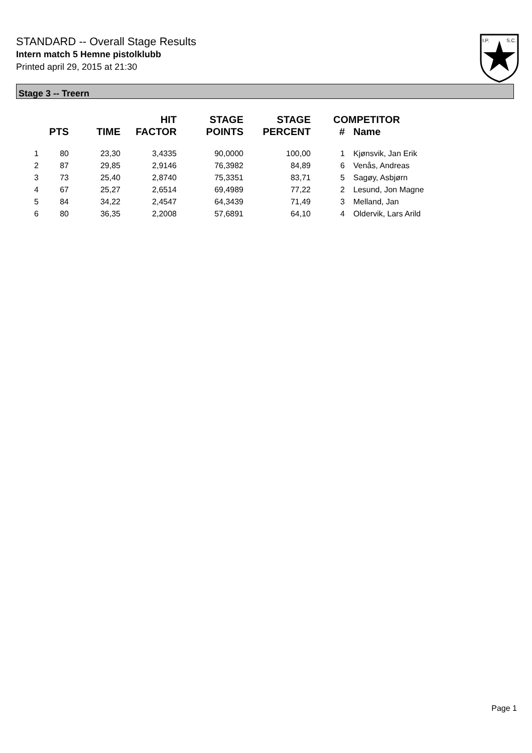STANDARD -- Overall Stage Results
Intern match 5 Hemne pistolklubb
Printed april 29, 2015 at 21:30
I.P.
S.C.
Stage 3 -- Treern
| | PTS | TIME | HIT FACTOR | STAGE POINTS | STAGE PERCENT | # | COMPETITOR Name |
| --- | --- | --- | --- | --- | --- | --- | --- |
| 1 | 80 | 23,30 | 3,4335 | 90,0000 | 100,00 | 1 | Kjønsvik, Jan Erik |
| 2 | 87 | 29,85 | 2,9146 | 76,3982 | 84,89 | 6 | Venås, Andreas |
| 3 | 73 | 25,40 | 2,8740 | 75,3351 | 83,71 | 5 | Sagøy, Asbjørn |
| 4 | 67 | 25,27 | 2,6514 | 69,4989 | 77,22 | 2 | Lesund, Jon Magne |
| 5 | 84 | 34,22 | 2,4547 | 64,3439 | 71,49 | 3 | Melland, Jan |
| 6 | 80 | 36,35 | 2,2008 | 57,6891 | 64,10 | 4 | Oldervik, Lars Arild |
Page 1